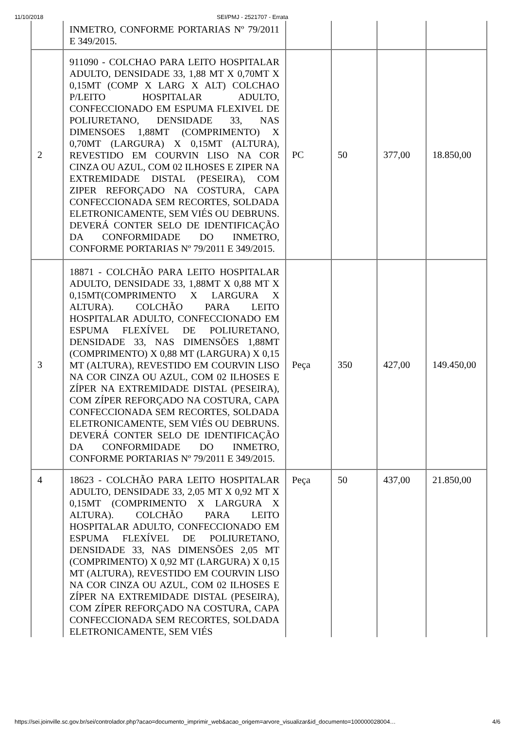11/10/2018 SEI/PMJ - 2521707 - Errata
| | INMETRO, CONFORME PORTARIAS Nº 79/2011 E 349/2015. | | | | |
| 2 | 911090 - COLCHAO PARA LEITO HOSPITALAR ADULTO, DENSIDADE 33, 1,88 MT X 0,70MT X 0,15MT (COMP X LARG X ALT) COLCHAO P/LEITO HOSPITALAR ADULTO, CONFECCIONADO EM ESPUMA FLEXIVEL DE POLIURETANO, DENSIDADE 33, NAS DIMENSOES 1,88MT (COMPRIMENTO) X 0,70MT (LARGURA) X 0,15MT (ALTURA), REVESTIDO EM COURVIN LISO NA COR CINZA OU AZUL, COM 02 ILHOSES E ZIPER NA EXTREMIDADE DISTAL (PESEIRA), COM ZIPER REFORÇADO NA COSTURA, CAPA CONFECCIONADA SEM RECORTES, SOLDADA ELETRONICAMENTE, SEM VIÉS OU DEBRUNS. DEVERÁ CONTER SELO DE IDENTIFICAÇÃO DA CONFORMIDADE DO INMETRO, CONFORME PORTARIAS Nº 79/2011 E 349/2015. | PC | 50 | 377,00 | 18.850,00 |
| 3 | 18871 - COLCHÃO PARA LEITO HOSPITALAR ADULTO, DENSIDADE 33, 1,88MT X 0,88 MT X 0,15MT(COMPRIMENTO X LARGURA X ALTURA). COLCHÃO PARA LEITO HOSPITALAR ADULTO, CONFECCIONADO EM ESPUMA FLEXÍVEL DE POLIURETANO, DENSIDADE 33, NAS DIMENSÕES 1,88MT (COMPRIMENTO) X 0,88 MT (LARGURA) X 0,15 MT (ALTURA), REVESTIDO EM COURVIN LISO NA COR CINZA OU AZUL, COM 02 ILHOSES E ZÍPER NA EXTREMIDADE DISTAL (PESEIRA), COM ZÍPER REFORÇADO NA COSTURA, CAPA CONFECCIONADA SEM RECORTES, SOLDADA ELETRONICAMENTE, SEM VIÉS OU DEBRUNS. DEVERÁ CONTER SELO DE IDENTIFICAÇÃO DA CONFORMIDADE DO INMETRO, CONFORME PORTARIAS Nº 79/2011 E 349/2015. | Peça | 350 | 427,00 | 149.450,00 |
| 4 | 18623 - COLCHÃO PARA LEITO HOSPITALAR ADULTO, DENSIDADE 33, 2,05 MT X 0,92 MT X 0,15MT (COMPRIMENTO X LARGURA X ALTURA). COLCHÃO PARA LEITO HOSPITALAR ADULTO, CONFECCIONADO EM ESPUMA FLEXÍVEL DE POLIURETANO, DENSIDADE 33, NAS DIMENSÕES 2,05 MT (COMPRIMENTO) X 0,92 MT (LARGURA) X 0,15 MT (ALTURA), REVESTIDO EM COURVIN LISO NA COR CINZA OU AZUL, COM 02 ILHOSES E ZÍPER NA EXTREMIDADE DISTAL (PESEIRA), COM ZÍPER REFORÇADO NA COSTURA, CAPA CONFECCIONADA SEM RECORTES, SOLDADA ELETRONICAMENTE, SEM VIÉS | Peça | 50 | 437,00 | 21.850,00 |
https://sei.joinville.sc.gov.br/sei/controlador.php?acao=documento_imprimir_web&acao_origem=arvore_visualizar&id_documento=100000028004… 4/6